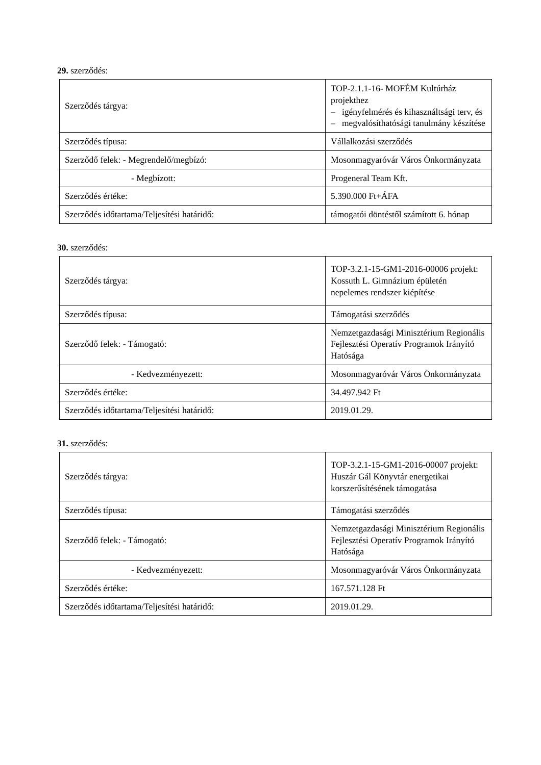29. szerződés:
| Szerződés tárgya: | TOP-2.1.1-16- MOFÉM Kultúrház projekthez – igényfelmérés és kihasználtsági terv, és – megvalósíthatósági tanulmány készítése |
| Szerződés típusa: | Vállalkozási szerződés |
| Szerződő felek: - Megrendelő/megbízó: | Mosonmagyaróvár Város Önkormányzata |
| - Megbízott: | Progeneral Team Kft. |
| Szerződés értéke: | 5.390.000 Ft+ÁFA |
| Szerződés időtartama/Teljesítési határidő: | támogatói döntéstől számított 6. hónap |
30. szerződés:
| Szerződés tárgya: | TOP-3.2.1-15-GM1-2016-00006 projekt: Kossuth L. Gimnázium épületén nepelemes rendszer kiépítése |
| Szerződés típusa: | Támogatási szerződés |
| Szerződő felek: - Támogató: | Nemzetgazdasági Minisztérium Regionális Fejlesztési Operatív Programok Irányító Hatósága |
| - Kedvezményezett: | Mosonmagyaróvár Város Önkormányzata |
| Szerződés értéke: | 34.497.942 Ft |
| Szerződés időtartama/Teljesítési határidő: | 2019.01.29. |
31. szerződés:
| Szerződés tárgya: | TOP-3.2.1-15-GM1-2016-00007 projekt: Huszár Gál Könyvtár energetikai korszerűsítésének támogatása |
| Szerződés típusa: | Támogatási szerződés |
| Szerződő felek: - Támogató: | Nemzetgazdasági Minisztérium Regionális Fejlesztési Operatív Programok Irányító Hatósága |
| - Kedvezményezett: | Mosonmagyaróvár Város Önkormányzata |
| Szerződés értéke: | 167.571.128 Ft |
| Szerződés időtartama/Teljesítési határidő: | 2019.01.29. |